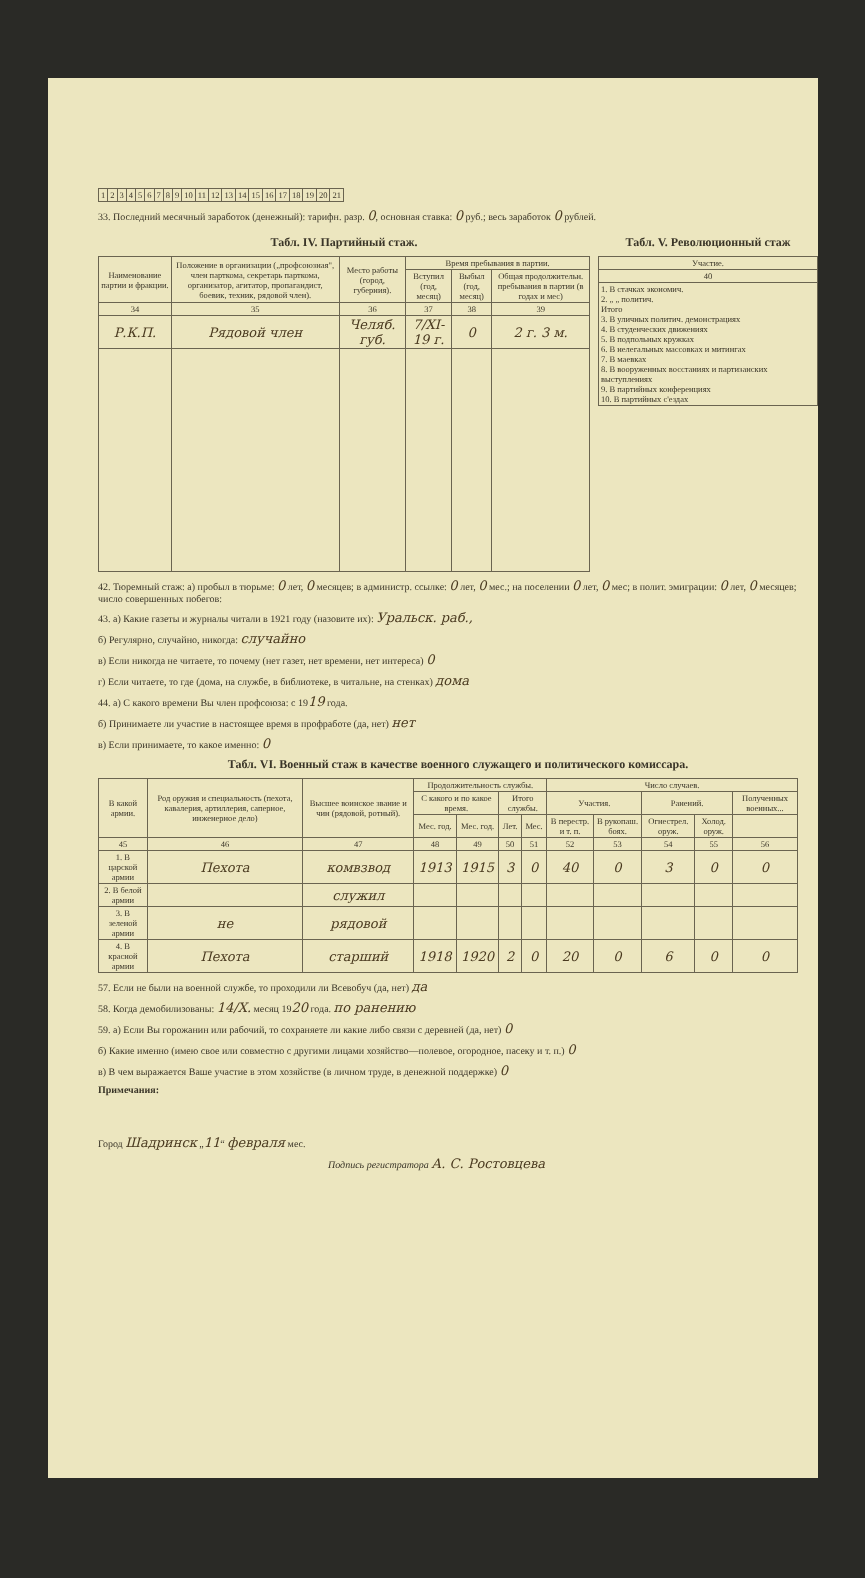| 1 | 2 | 3 | 4 | 5 | 6 | 7 | 8 | 9 | 10 | 11 | 12 | 13 | 14 | 15 | 16 | 17 | 18 | 19 | 20 | 21 |
33. Последний месячный заработок (денежный): тарифн. разр. 0, основная ставка: 0 руб.; весь заработок 0 рублей.
Табл. IV. Партийный стаж.
| Наименование партии и фракции. | Положение в организации („профсоюзная", член парткома, секретарь парткома, организатор, агитатор, пропагандист, боевик, техник, рядовой член). | Место работы (город, губерния). | Время пребывания в партии. | | |
| --- | --- | --- | --- | --- | --- |
| | | | Вступил (год, месяц) | Выбыл (год, месяц) | Общая продолжительн. пребывания в партии (в годах и мес) |
| 34 | 35 | 36 | 37 | 38 | 39 |
| Р.К.П. | Рядовой член | Челяб. губ. | 7/XI-19 г. | 0 | 2 г. 3 м. |
Табл. V. Революционный стаж
| Участие. |
| --- |
| 40 |
| 1. В стачках экономич. 2. „ „ политич. Итого 3. В уличных политич. демонстрациях 4. В студенческих движениях 5. В подпольных кружках 6. В нелегальных массовках и митингах 7. В маевках 8. В вооруженных восстаниях и партизанских выступлениях 9. В партийных конференциях 10. В партийных с'ездах |
42. Тюремный стаж: а) пробыл в тюрьме: 0 лет, 0 месяцев; в администр. ссылке: 0 лет, 0 мес.; на поселении 0 лет, 0 мес; в полит. эмиграции: 0 лет, 0 месяцев; число совершенных побегов:
43. а) Какие газеты и журналы читали в 1921 году (назовите их): Уральск. раб.,
б) Регулярно, случайно, никогда: случайно
в) Если никогда не читаете, то почему (нет газет, нет времени, нет интереса) 0
г) Если читаете, то где (дома, на службе, в библиотеке, в читальне, на стенках) дома
44. а) С какого времени Вы член профсоюза: с 1919 года.
б) Принимаете ли участие в настоящее время в профработе (да, нет) нет
в) Если принимаете, то какое именно: 0
Табл. VI. Военный стаж в качестве военного служащего и политического комиссара.
| В какой армии. | Род оружия и специальность (пехота, кавалерия, артиллерия, саперное, инженерное дело) | Высшее воинское звание и чин (рядовой, ротный). | Продолжительность службы. | | | | Число случаев. | | | | |
| --- | --- | --- | --- | --- | --- | --- | --- | --- | --- | --- | --- |
| | | | С какого и по какое время. | | Итого службы. | | Участия. | | Ранений. | | Полученных военных... |
| | | | Мес. год. | Мес. год. | Лет. | Мес. | В перестр. и т. п. | В рукопаш. боях. | Огнестрел. оруж. | Холод. оруж. | |
| 45 | 46 | 47 | 48 | 49 | 50 | 51 | 52 | 53 | 54 | 55 | 56 |
| 1. В царской армии | Пехота | комвзвод | 1913 | 1915 | 3 | 0 | 40 | 0 | 3 | 0 | 0 |
| 2. В белой армии | | служил | | | | | | | | | |
| 3. В зеленой армии | не | рядовой | | | | | | | | | |
| 4. В красной армии | Пехота | старший | 1918 | 1920 | 2 | 0 | 20 | 0 | 6 | 0 | 0 |
57. Если не были на военной службе, то проходили ли Всевобуч (да, нет) да
58. Когда демобилизованы: 14/X. месяц 1920 года. по ранению
59. а) Если Вы горожанин или рабочий, то сохраняете ли какие либо связи с деревней (да, нет) 0
б) Какие именно (имею свое или совместно с другими лицами хозяйство—полевое, огородное, пасеку и т. п.) 0
в) В чем выражается Ваше участие в этом хозяйстве (в личном труде, в денежной поддержке) 0
Примечания:
Город Шадринск „11“ февраля мес.
Подпись регистратора А. С. Ростовцева